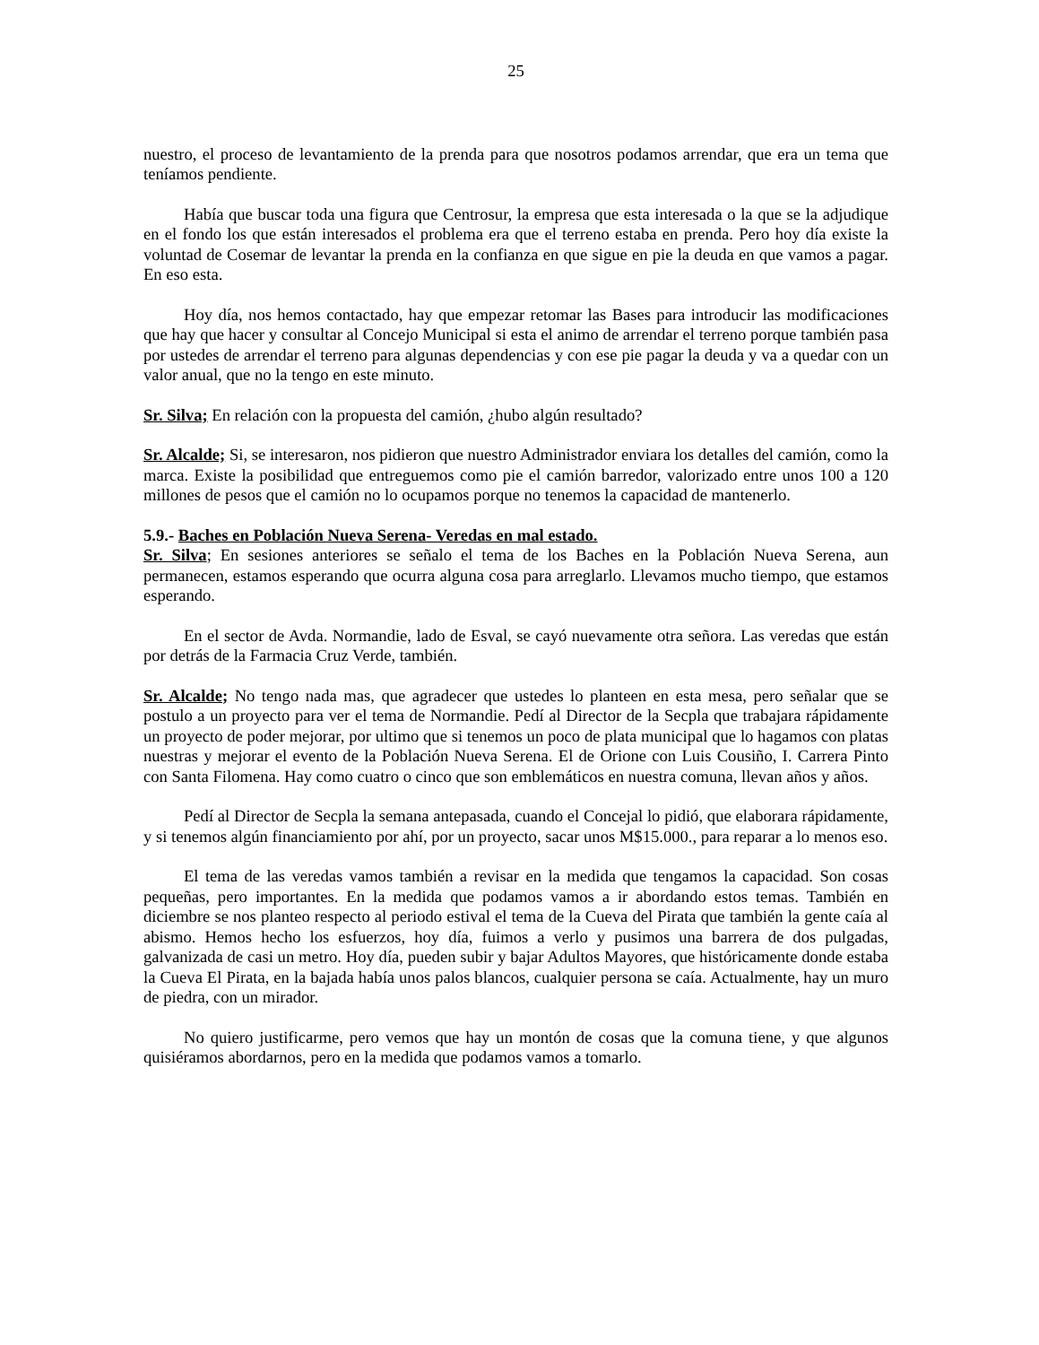25
nuestro, el proceso de levantamiento de la prenda para que nosotros podamos arrendar, que era un tema que teníamos pendiente.
Había que buscar toda una figura que Centrosur, la empresa que esta interesada o la que se la adjudique en el fondo los que están interesados el problema era que el terreno estaba en prenda. Pero hoy día existe la voluntad de Cosemar de levantar la prenda en la confianza en que sigue en pie la deuda en que vamos a pagar. En eso esta.
Hoy día, nos hemos contactado, hay que empezar retomar las Bases para introducir las modificaciones que hay que hacer y consultar al Concejo Municipal si esta el animo de arrendar el terreno porque también pasa por ustedes de arrendar el terreno para algunas dependencias y con ese pie pagar la deuda y va a quedar con un valor anual, que no la tengo en este minuto.
Sr. Silva; En relación con la propuesta del camión, ¿hubo algún resultado?
Sr. Alcalde; Si, se interesaron, nos pidieron que nuestro Administrador enviara los detalles del camión, como la marca. Existe la posibilidad que entreguemos como pie el camión barredor, valorizado entre unos 100 a 120 millones de pesos que el camión no lo ocupamos porque no tenemos la capacidad de mantenerlo.
5.9.- Baches en Población Nueva Serena- Veredas en mal estado.
Sr. Silva; En sesiones anteriores se señalo el tema de los Baches en la Población Nueva Serena, aun permanecen, estamos esperando que ocurra alguna cosa para arreglarlo. Llevamos mucho tiempo, que estamos esperando.
En el sector de Avda. Normandie, lado de Esval, se cayó nuevamente otra señora. Las veredas que están por detrás de la Farmacia Cruz Verde, también.
Sr. Alcalde; No tengo nada mas, que agradecer que ustedes lo planteen en esta mesa, pero señalar que se postulo a un proyecto para ver el tema de Normandie. Pedí al Director de la Secpla que trabajara rápidamente un proyecto de poder mejorar, por ultimo que si tenemos un poco de plata municipal que lo hagamos con platas nuestras y mejorar el evento de la Población Nueva Serena. El de Orione con Luis Cousiño, I. Carrera Pinto con Santa Filomena. Hay como cuatro o cinco que son emblemáticos en nuestra comuna, llevan años y años.
Pedí al Director de Secpla la semana antepasada, cuando el Concejal lo pidió, que elaborara rápidamente, y si tenemos algún financiamiento por ahí, por un proyecto, sacar unos M$15.000., para reparar a lo menos eso.
El tema de las veredas vamos también a revisar en la medida que tengamos la capacidad. Son cosas pequeñas, pero importantes. En la medida que podamos vamos a ir abordando estos temas. También en diciembre se nos planteo respecto al periodo estival el tema de la Cueva del Pirata que también la gente caía al abismo. Hemos hecho los esfuerzos, hoy día, fuimos a verlo y pusimos una barrera de dos pulgadas, galvanizada de casi un metro. Hoy día, pueden subir y bajar Adultos Mayores, que históricamente donde estaba la Cueva El Pirata, en la bajada había unos palos blancos, cualquier persona se caía. Actualmente, hay un muro de piedra, con un mirador.
No quiero justificarme, pero vemos que hay un montón de cosas que la comuna tiene, y que algunos quisiéramos abordarnos, pero en la medida que podamos vamos a tomarlo.